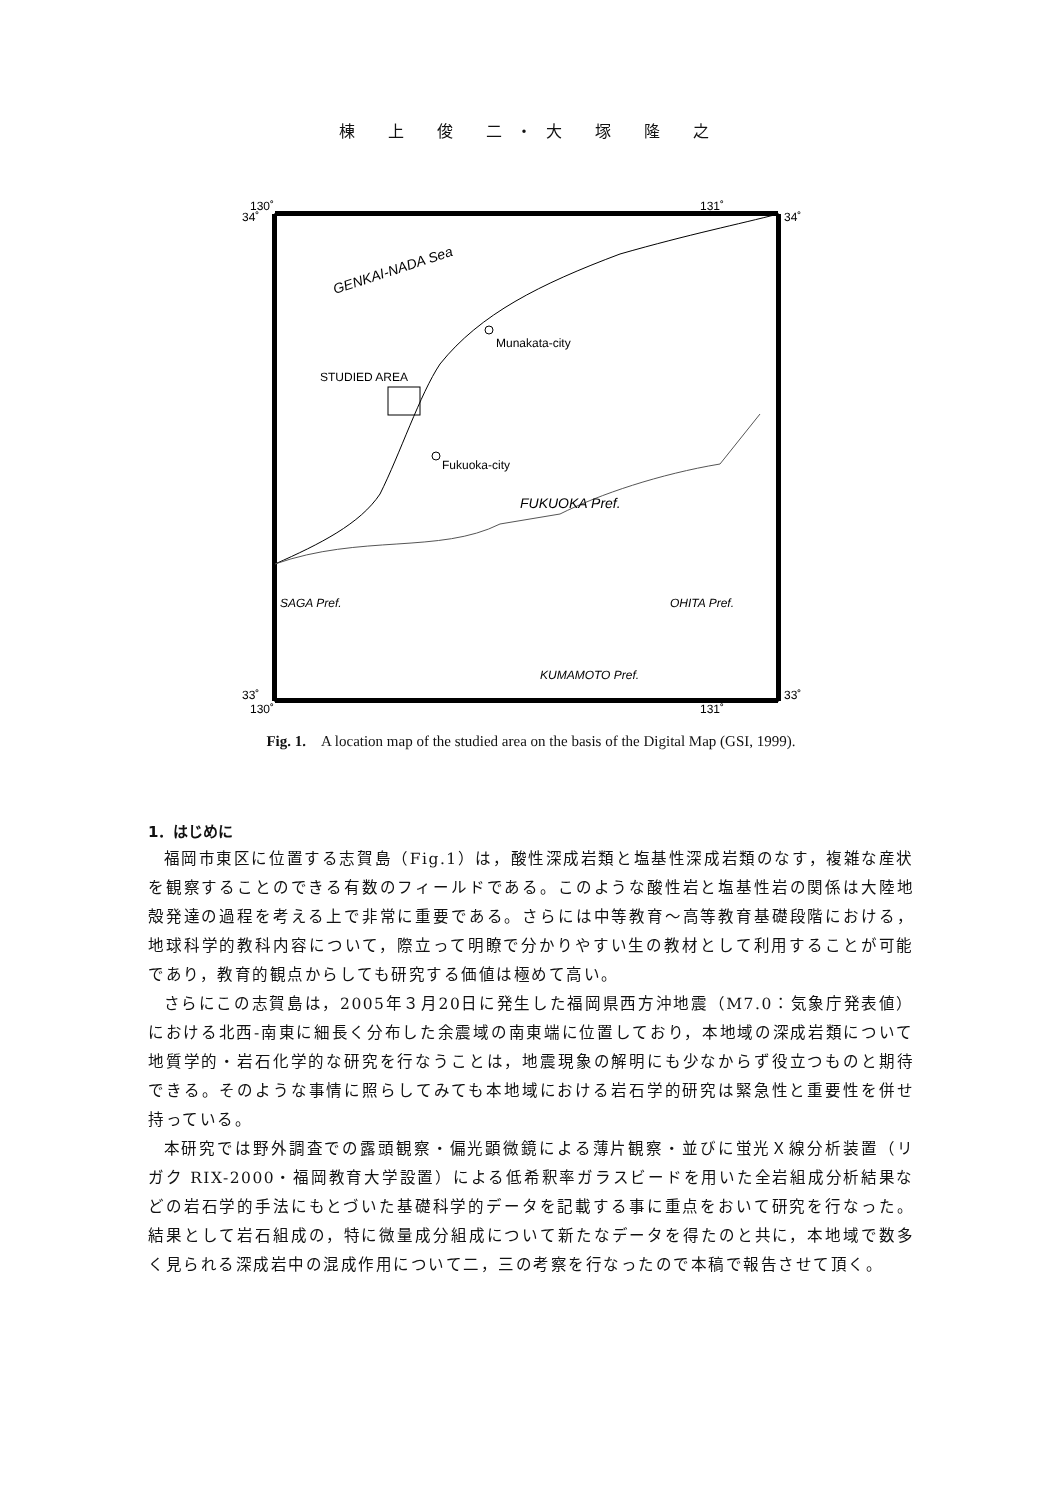棟 上 俊 二・大 塚 隆 之
130˚
130˚
131˚
131˚
34˚
34˚
33˚
33˚
GENKAI-NADA Sea
Munakata-city
STUDIED AREA
Fukuoka-city
FUKUOKA Pref.
SAGA Pref.
OHITA Pref.
KUMAMOTO Pref.
Fig. 1. A location map of the studied area on the basis of the Digital Map (GSI, 1999).
1．はじめに
福岡市東区に位置する志賀島（Fig.1）は，酸性深成岩類と塩基性深成岩類のなす，複雑な産状を観察することのできる有数のフィールドである。このような酸性岩と塩基性岩の関係は大陸地殻発達の過程を考える上で非常に重要である。さらには中等教育〜高等教育基礎段階における，地球科学的教科内容について，際立って明瞭で分かりやすい生の教材として利用することが可能であり，教育的観点からしても研究する価値は極めて高い。
さらにこの志賀島は，2005年３月20日に発生した福岡県西方沖地震（M7.0：気象庁発表値）における北西‐南東に細長く分布した余震域の南東端に位置しており，本地域の深成岩類について地質学的・岩石化学的な研究を行なうことは，地震現象の解明にも少なからず役立つものと期待できる。そのような事情に照らしてみても本地域における岩石学的研究は緊急性と重要性を併せ持っている。
本研究では野外調査での露頭観察・偏光顕微鏡による薄片観察・並びに蛍光Ｘ線分析装置（リガク RIX-2000・福岡教育大学設置）による低希釈率ガラスビードを用いた全岩組成分析結果などの岩石学的手法にもとづいた基礎科学的データを記載する事に重点をおいて研究を行なった。結果として岩石組成の，特に微量成分組成について新たなデータを得たのと共に，本地域で数多く見られる深成岩中の混成作用について二，三の考察を行なったので本稿で報告させて頂く。